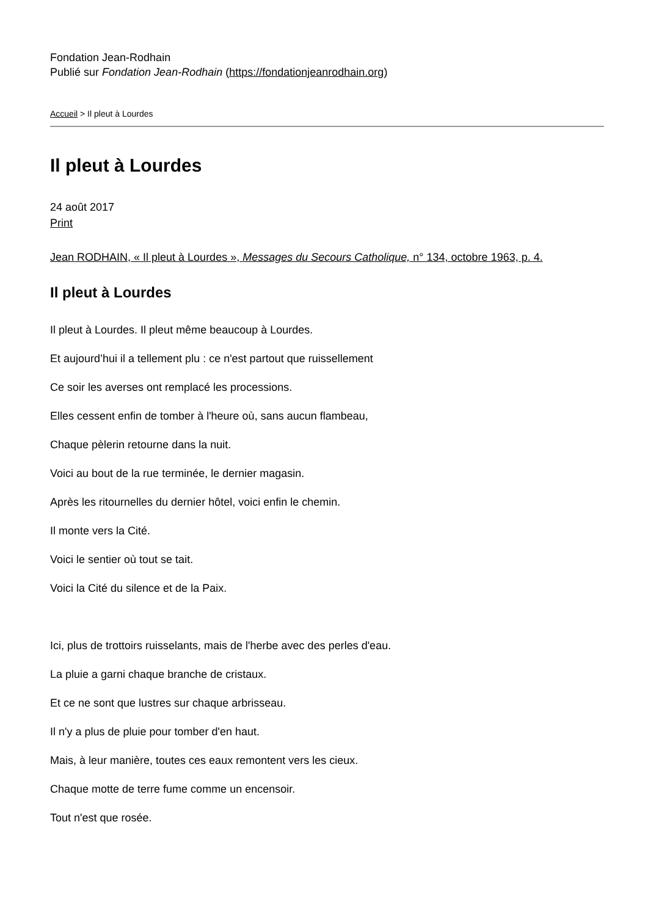Fondation Jean-Rodhain
Publié sur Fondation Jean-Rodhain (https://fondationjeanrodhain.org)
Accueil > Il pleut à Lourdes
Il pleut à Lourdes
24 août 2017
Print
Jean RODHAIN, « Il pleut à Lourdes », Messages du Secours Catholique, n° 134, octobre 1963, p. 4.
Il pleut à Lourdes
Il pleut à Lourdes. Il pleut même beaucoup à Lourdes.
Et aujourd’hui il a tellement plu : ce n'est partout que ruissellement
Ce soir les averses ont remplacé les processions.
Elles cessent enfin de tomber à l'heure où, sans aucun flambeau,
Chaque pèlerin retourne dans la nuit.
Voici au bout de la rue terminée, le dernier magasin.
Après les ritournelles du dernier hôtel, voici enfin le chemin.
Il monte vers la Cité.
Voici le sentier où tout se tait.
Voici la Cité du silence et de la Paix.
Ici, plus de trottoirs ruisselants, mais de l'herbe avec des perles d'eau.
La pluie a garni chaque branche de cristaux.
Et ce ne sont que lustres sur chaque arbrisseau.
Il n'y a plus de pluie pour tomber d'en haut.
Mais, à leur manière, toutes ces eaux remontent vers les cieux.
Chaque motte de terre fume comme un encensoir.
Tout n'est que rosée.